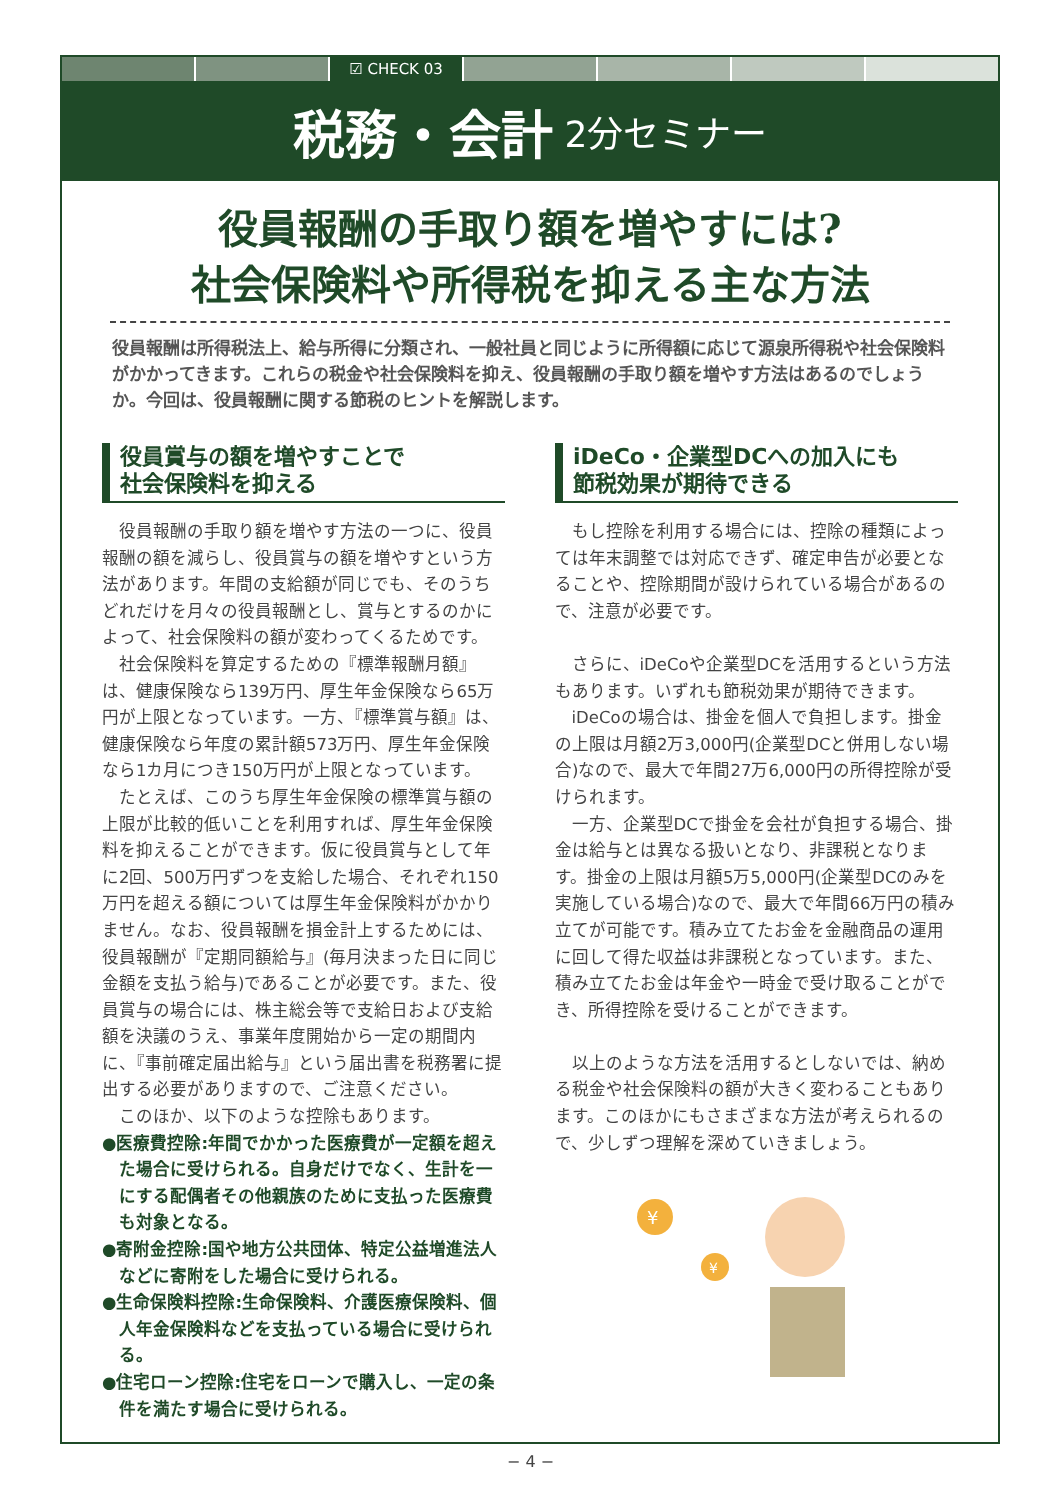☑ CHECK 03
税務・会計 2分セミナー
役員報酬の手取り額を増やすには?
社会保険料や所得税を抑える主な方法
役員報酬は所得税法上、給与所得に分類され、一般社員と同じように所得額に応じて源泉所得税や社会保険料がかかってきます。これらの税金や社会保険料を抑え、役員報酬の手取り額を増やす方法はあるのでしょうか。今回は、役員報酬に関する節税のヒントを解説します。
役員賞与の額を増やすことで
社会保険料を抑える
役員報酬の手取り額を増やす方法の一つに、役員報酬の額を減らし、役員賞与の額を増やすという方法があります。年間の支給額が同じでも、そのうちどれだけを月々の役員報酬とし、賞与とするのかによって、社会保険料の額が変わってくるためです。
社会保険料を算定するための『標準報酬月額』は、健康保険なら139万円、厚生年金保険なら65万円が上限となっています。一方、『標準賞与額』は、健康保険なら年度の累計額573万円、厚生年金保険なら1カ月につき150万円が上限となっています。
たとえば、このうち厚生年金保険の標準賞与額の上限が比較的低いことを利用すれば、厚生年金保険料を抑えることができます。仮に役員賞与として年に2回、500万円ずつを支給した場合、それぞれ150万円を超える額については厚生年金保険料がかかりません。なお、役員報酬を損金計上するためには、役員報酬が『定期同額給与』(毎月決まった日に同じ金額を支払う給与)であることが必要です。また、役員賞与の場合には、株主総会等で支給日および支給額を決議のうえ、事業年度開始から一定の期間内に、『事前確定届出給与』という届出書を税務署に提出する必要がありますので、ご注意ください。
このほか、以下のような控除もあります。
●医療費控除:年間でかかった医療費が一定額を超えた場合に受けられる。自身だけでなく、生計を一にする配偶者その他親族のために支払った医療費も対象となる。
●寄附金控除:国や地方公共団体、特定公益増進法人などに寄附をした場合に受けられる。
●生命保険料控除:生命保険料、介護医療保険料、個人年金保険料などを支払っている場合に受けられる。
●住宅ローン控除:住宅をローンで購入し、一定の条件を満たす場合に受けられる。
iDeCo・企業型DCへの加入にも
節税効果が期待できる
もし控除を利用する場合には、控除の種類によっては年末調整では対応できず、確定申告が必要となることや、控除期間が設けられている場合があるので、注意が必要です。
さらに、iDeCoや企業型DCを活用するという方法もあります。いずれも節税効果が期待できます。
iDeCoの場合は、掛金を個人で負担します。掛金の上限は月額2万3,000円(企業型DCと併用しない場合)なので、最大で年間27万6,000円の所得控除が受けられます。
一方、企業型DCで掛金を会社が負担する場合、掛金は給与とは異なる扱いとなり、非課税となります。掛金の上限は月額5万5,000円(企業型DCのみを実施している場合)なので、最大で年間66万円の積み立てが可能です。積み立てたお金を金融商品の運用に回して得た収益は非課税となっています。また、積み立てたお金は年金や一時金で受け取ることができ、所得控除を受けることができます。
以上のような方法を活用するとしないでは、納める税金や社会保険料の額が大きく変わることもあります。このほかにもさまざまな方法が考えられるので、少しずつ理解を深めていきましょう。
¥
¥
− 4 −